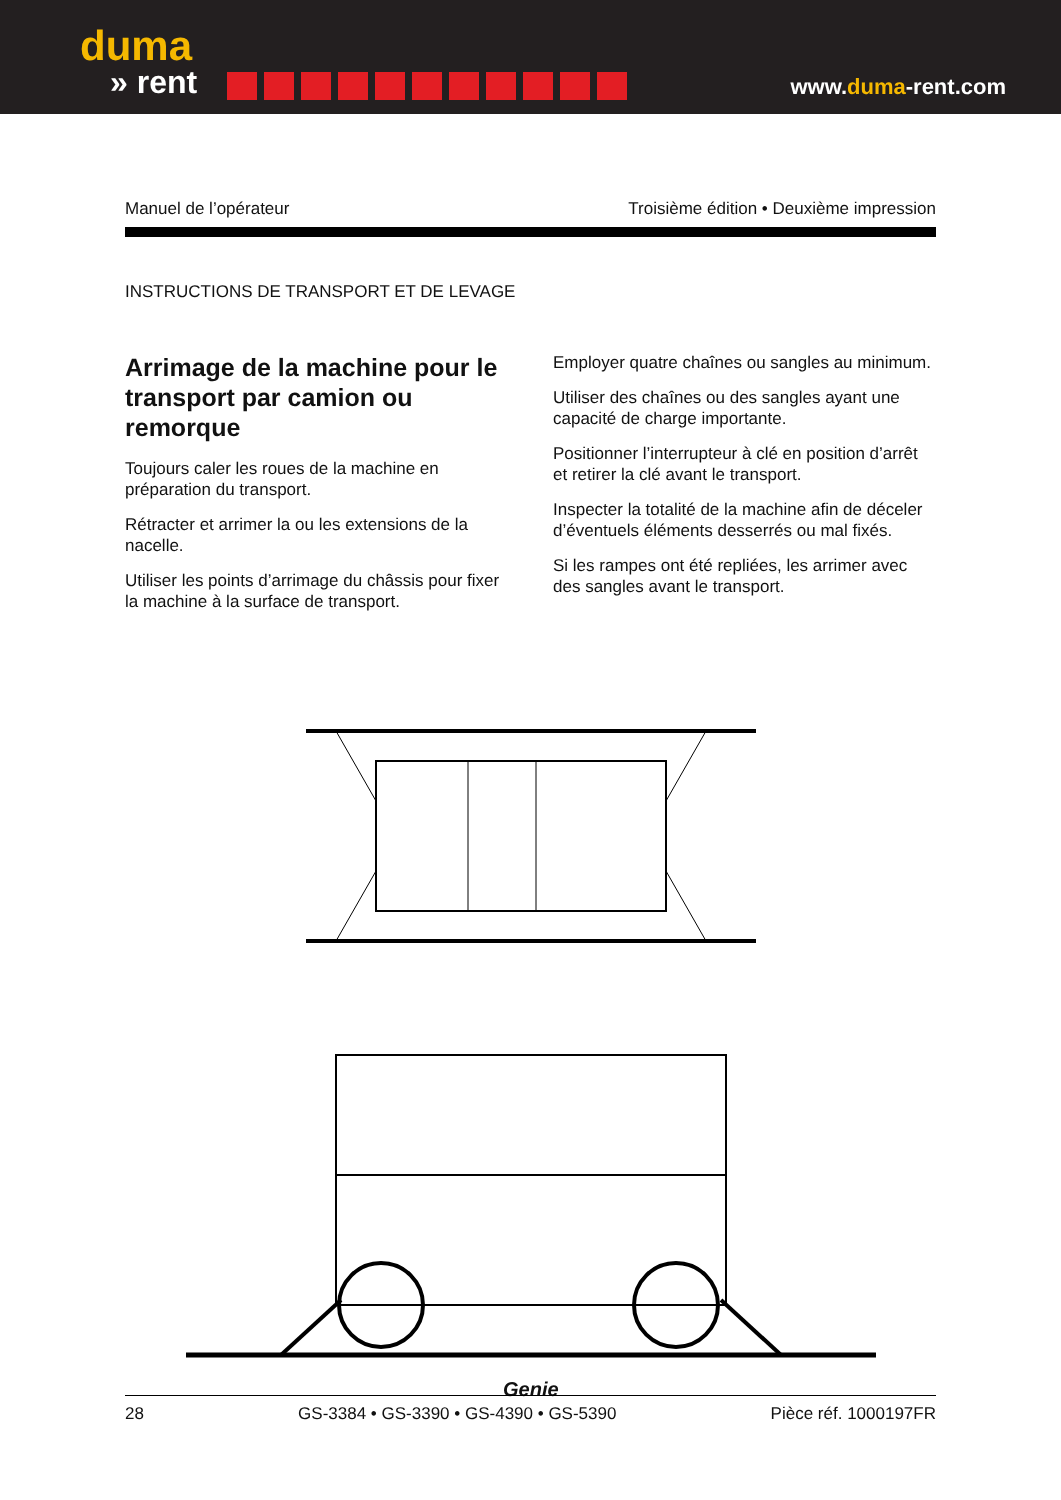duma
» rent
www.duma-rent.com
Manuel de l’opérateur Troisième édition • Deuxième impression
INSTRUCTIONS DE TRANSPORT ET DE LEVAGE
Arrimage de la machine pour le transport par camion ou remorque
Toujours caler les roues de la machine en préparation du transport.
Rétracter et arrimer la ou les extensions de la nacelle.
Utiliser les points d’arrimage du châssis pour fixer la machine à la surface de transport.
Employer quatre chaînes ou sangles au minimum.
Utiliser des chaînes ou des sangles ayant une capacité de charge importante.
Positionner l’interrupteur à clé en position d’arrêt et retirer la clé avant le transport.
Inspecter la totalité de la machine afin de déceler d’éventuels éléments desserrés ou mal fixés.
Si les rampes ont été repliées, les arrimer avec des sangles avant le transport.
Genie
28 GS-3384 • GS-3390 • GS-4390 • GS-5390 Pièce réf. 1000197FR